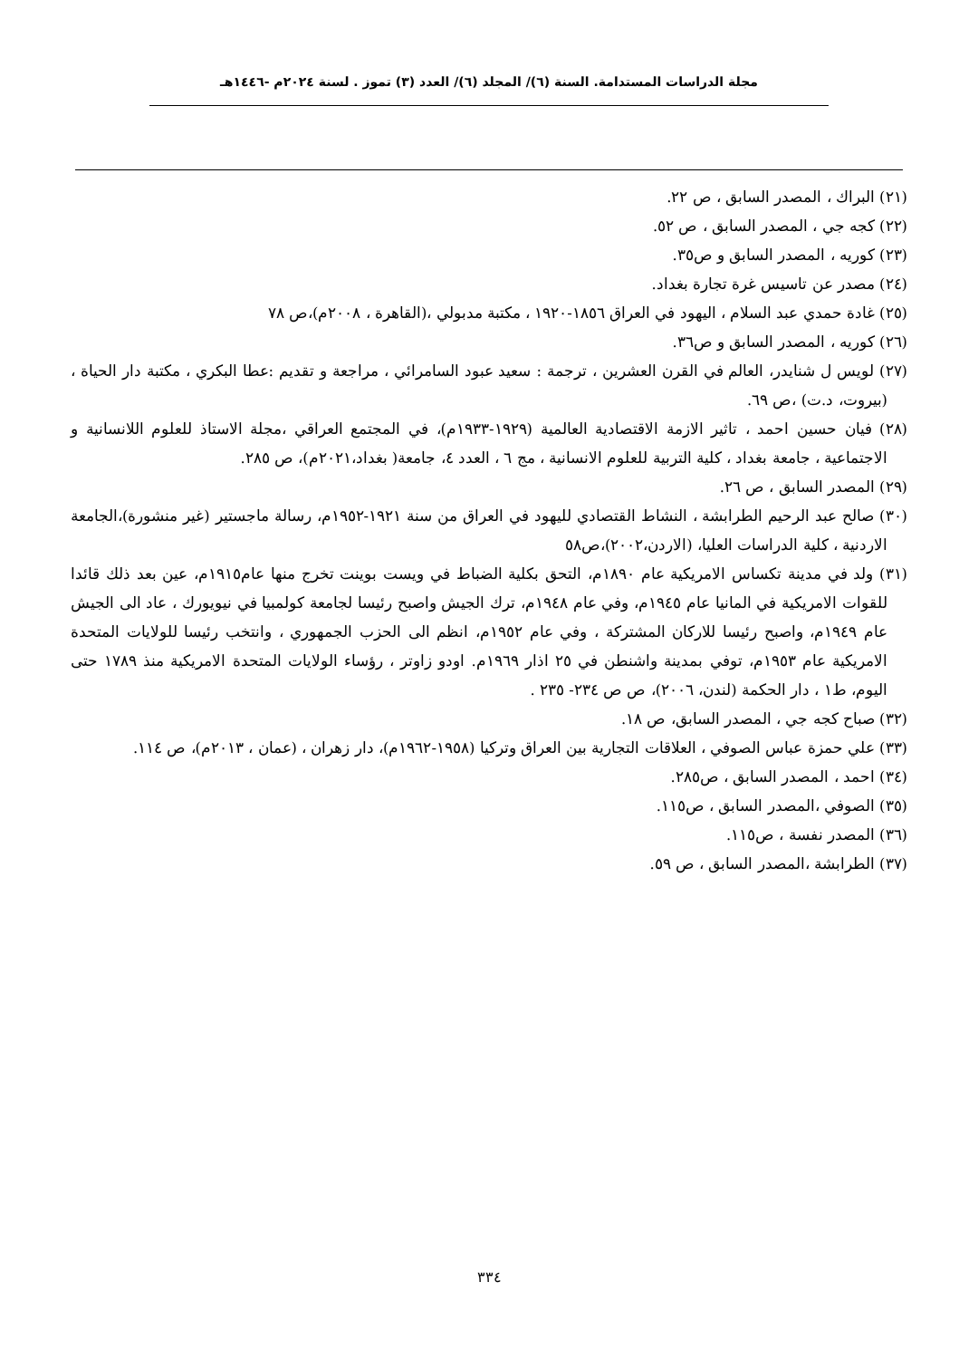مجلة الدراسات المستدامة. السنة (٦)/ المجلد (٦)/ العدد (٣) تموز . لسنة ٢٠٢٤م -١٤٤٦هـ
(٢١) البراك ، المصدر السابق ، ص ٢٢.
(٢٢) كجه جي ، المصدر السابق ، ص ٥٢.
(٢٣) كوريه ، المصدر السابق و ص٣٥.
(٢٤) مصدر عن تاسيس غرة تجارة بغداد.
(٢٥) غادة حمدي عبد السلام ، اليهود في العراق ١٨٥٦-١٩٢٠ ، مكتبة مدبولي ،(القاهرة ، ٢٠٠٨م)،ص ٧٨
(٢٦) كوريه ، المصدر السابق و ص٣٦.
(٢٧) لويس ل شنايدر، العالم في القرن العشرين ، ترجمة : سعيد عبود السامرائي ، مراجعة و تقديم :عطا البكري ، مكتبة دار الحياة ، (بيروت، د.ت) ،ص ٦٩.
(٢٨) فيان حسين احمد ، تاثير الازمة الاقتصادية العالمية (١٩٢٩-١٩٣٣م)، في المجتمع العراقي ،مجلة الاستاذ للعلوم اللانسانية و الاجتماعية ، جامعة بغداد ، كلية التربية للعلوم الانسانية ، مج ٦ ، العدد ٤، جامعة( بغداد،٢٠٢١م)، ص ٢٨٥.
(٢٩) المصدر السابق ، ص ٢٦.
(٣٠) صالح عبد الرحيم الطرابشة ، النشاط القتصادي لليهود في العراق من سنة ١٩٢١-١٩٥٢م، رسالة ماجستير (غير منشورة)،الجامعة الاردنية ، كلية الدراسات العليا، (الاردن،٢٠٠٢)،ص٥٨
(٣١) ولد في مدينة تكساس الامريكية عام ١٨٩٠م، التحق بكلية الضباط في ويست بوينت تخرج منها عام١٩١٥م، عين بعد ذلك قائدا للقوات الامريكية في المانيا عام ١٩٤٥م، وفي عام ١٩٤٨م، ترك الجيش واصبح رئيسا لجامعة كولمبيا في نيويورك ، عاد الى الجيش عام ١٩٤٩م، واصبح رئيسا للاركان المشتركة ، وفي عام ١٩٥٢م، انظم الى الحزب الجمهوري ، وانتخب رئيسا للولايات المتحدة الامريكية عام ١٩٥٣م، توفي بمدينة واشنطن في ٢٥ اذار ١٩٦٩م. اودو زاوتر ، رؤساء الولايات المتحدة الامريكية منذ ١٧٨٩ حتى اليوم، ط١ ، دار الحكمة (لندن، ٢٠٠٦)، ص ص ٢٣٤- ٢٣٥ .
(٣٢) صباح كجه جي ، المصدر السابق، ص ١٨.
(٣٣) علي حمزة عباس الصوفي ، العلاقات التجارية بين العراق وتركيا (١٩٥٨-١٩٦٢م)، دار زهران ، (عمان ، ٢٠١٣م)، ص ١١٤.
(٣٤) احمد ، المصدر السابق ، ص٢٨٥.
(٣٥) الصوفي ،المصدر السابق ، ص١١٥.
(٣٦) المصدر نفسة ، ص١١٥.
(٣٧) الطرابشة ،المصدر السابق ، ص ٥٩.
٣٣٤